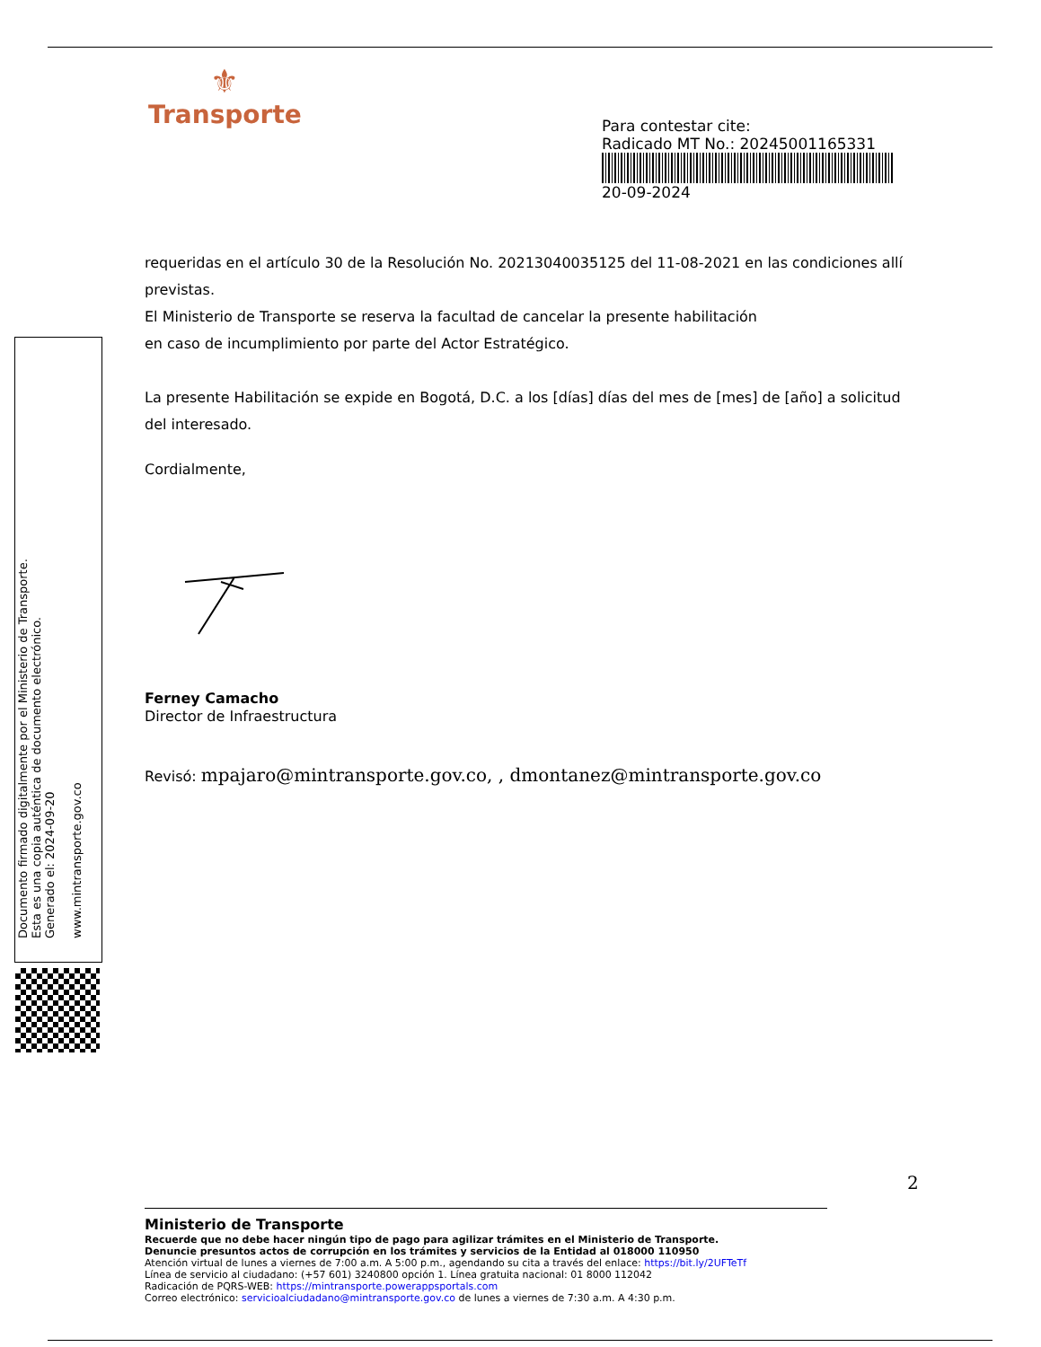⚜
Transporte
Para contestar cite:
Radicado MT No.: 20245001165331
20-09-2024
requeridas en el artículo 30 de la Resolución No. 20213040035125 del 11-08-2021 en las condiciones allí previstas.
El Ministerio de Transporte se reserva la facultad de cancelar la presente habilitación
en caso de incumplimiento por parte del Actor Estratégico.
La presente Habilitación se expide en Bogotá, D.C. a los [días] días del mes de [mes] de [año] a solicitud del interesado.
Cordialmente,
Ferney Camacho
Director de Infraestructura
Revisó: mpajaro@mintransporte.gov.co, , dmontanez@mintransporte.gov.co
Documento firmado digitalmente por el Ministerio de Transporte.
Esta es una copia auténtica de documento electrónico.
Generado el: 2024-09-20
www.mintransporte.gov.co
2
Ministerio de Transporte
Recuerde que no debe hacer ningún tipo de pago para agilizar trámites en el Ministerio de Transporte.
Denuncie presuntos actos de corrupción en los trámites y servicios de la Entidad al 018000 110950
Atención virtual de lunes a viernes de 7:00 a.m. A 5:00 p.m., agendando su cita a través del enlace: https://bit.ly/2UFTeTf
Línea de servicio al ciudadano: (+57 601) 3240800 opción 1. Línea gratuita nacional: 01 8000 112042
Radicación de PQRS-WEB: https://mintransporte.powerappsportals.com
Correo electrónico: servicioalciudadano@mintransporte.gov.co de lunes a viernes de 7:30 a.m. A 4:30 p.m.